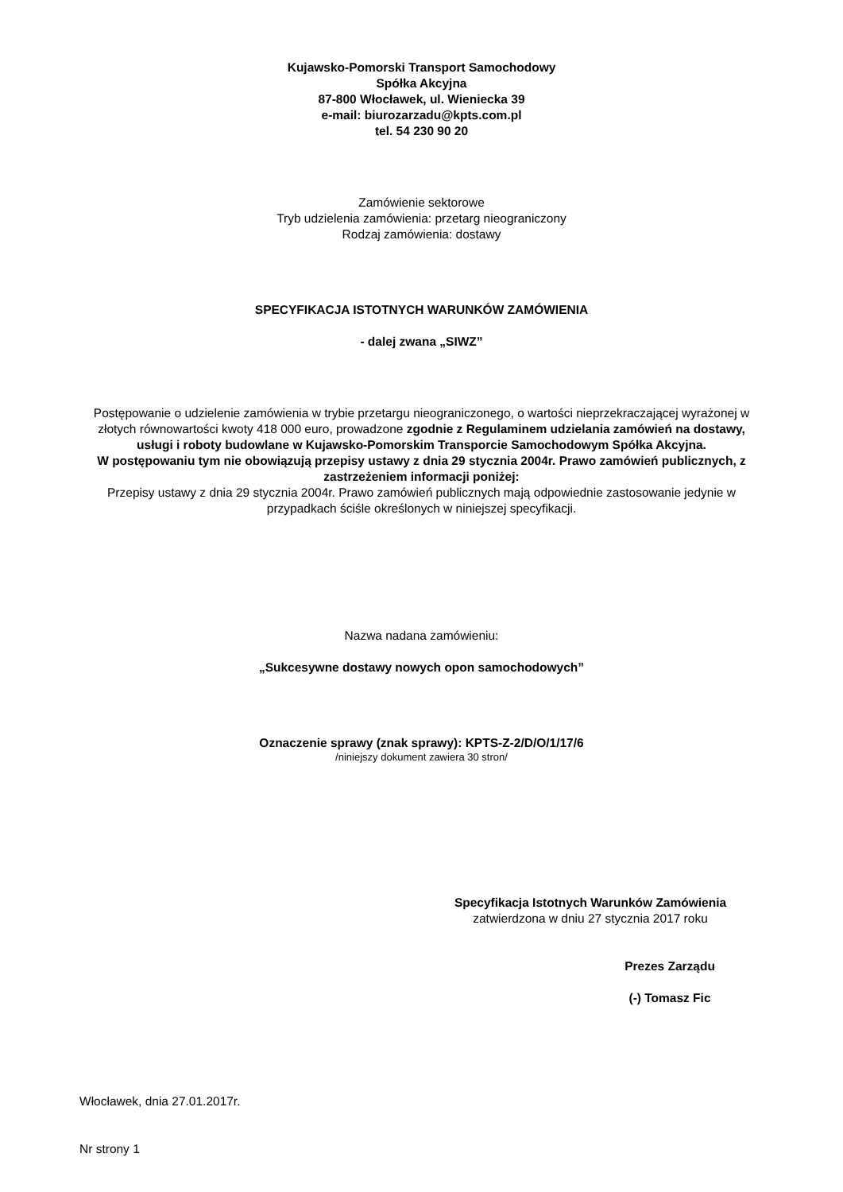Kujawsko-Pomorski Transport Samochodowy
Spółka Akcyjna
87-800 Włocławek, ul. Wieniecka 39
e-mail: biurozarzadu@kpts.com.pl
tel. 54 230 90 20
Zamówienie sektorowe
Tryb udzielenia zamówienia: przetarg nieograniczony
Rodzaj zamówienia: dostawy
SPECYFIKACJA ISTOTNYCH WARUNKÓW ZAMÓWIENIA
- dalej zwana „SIWZ”
Postępowanie o udzielenie zamówienia w trybie przetargu nieograniczonego, o wartości nieprzekraczającej wyrażonej w złotych równowartości kwoty 418 000 euro, prowadzone zgodnie z Regulaminem udzielania zamówień na dostawy, usługi i roboty budowlane w Kujawsko-Pomorskim Transporcie Samochodowym Spółka Akcyjna.
W postępowaniu tym nie obowiązują przepisy ustawy z dnia 29 stycznia 2004r. Prawo zamówień publicznych, z zastrzeżeniem informacji poniżej:
Przepisy ustawy z dnia 29 stycznia 2004r. Prawo zamówień publicznych mają odpowiednie zastosowanie jedynie w przypadkach ściśle określonych w niniejszej specyfikacji.
Nazwa nadana zamówieniu:
„Sukcesywne dostawy nowych opon samochodowych”
Oznaczenie sprawy (znak sprawy): KPTS-Z-2/D/O/1/17/6
/niniejszy dokument zawiera 30 stron/
Specyfikacja Istotnych Warunków Zamówienia
zatwierdzona w dniu 27 stycznia 2017 roku
Prezes Zarządu
(-) Tomasz Fic
Włocławek, dnia 27.01.2017r.
Nr strony 1